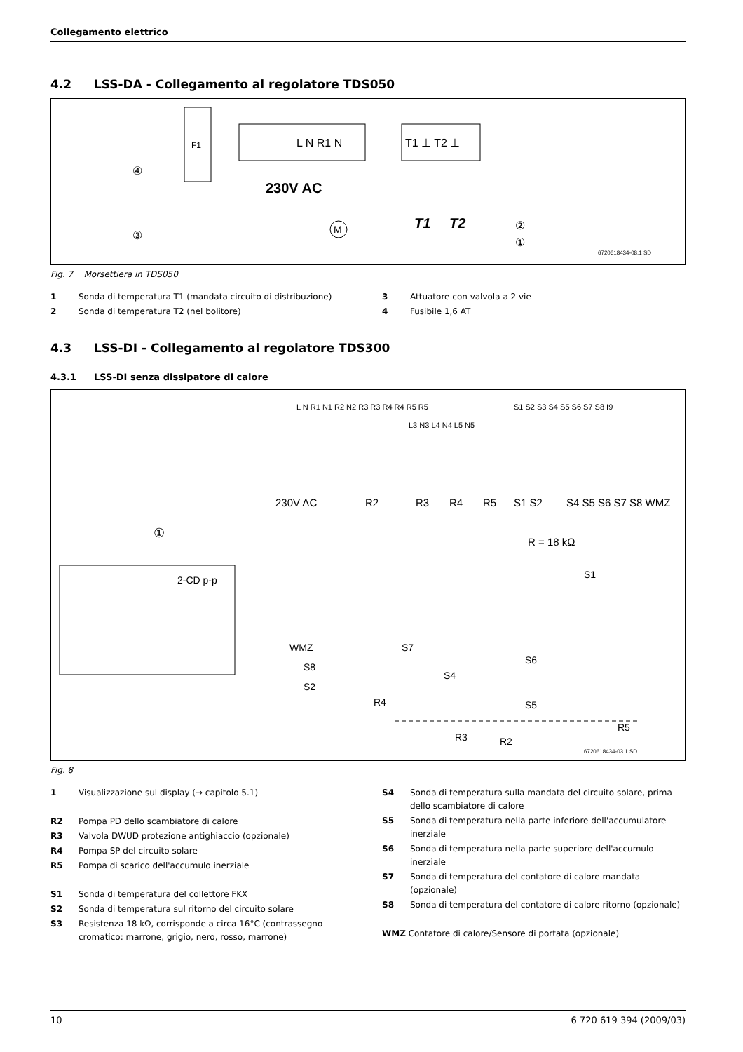Collegamento elettrico
4.2 LSS-DA - Collegamento al regolatore TDS050
F1
L N R1 N
T1 ⊥ T2 ⊥
230V AC
M
T1
T2
④
③
②
①
6720618434-08.1 SD
Fig. 7 Morsettiera in TDS050
1 Sonda di temperatura T1 (mandata circuito di distribuzione)
2 Sonda di temperatura T2 (nel bolitore)
3 Attuatore con valvola a 2 vie
4 Fusibile 1,6 AT
4.3 LSS-DI - Collegamento al regolatore TDS300
4.3.1 LSS-DI senza dissipatore di calore
L N R1 N1 R2 N2 R3 R3 R4 R4 R5 R5
S1 S2 S3 S4 S5 S6 S7 S8 I9
L3 N3 L4 N4 L5 N5
230V AC
R2
R3
R4
R5
S1 S2
S4 S5 S6 S7 S8 WMZ
R = 18 kΩ
①
2-CD p-p
S1
WMZ
S7
S8
S2
S4
S6
S5
R4
R3
R2
R5
6720618434-03.1 SD
Fig. 8
1 Visualizzazione sul display (→ capitolo 5.1)
R2 Pompa PD dello scambiatore di calore
R3 Valvola DWUD protezione antighiaccio (opzionale)
R4 Pompa SP del circuito solare
R5 Pompa di scarico dell'accumulo inerziale
S1 Sonda di temperatura del collettore FKX
S2 Sonda di temperatura sul ritorno del circuito solare
S3 Resistenza 18 kΩ, corrisponde a circa 16°C (contrassegno cromatico: marrone, grigio, nero, rosso, marrone)
S4 Sonda di temperatura sulla mandata del circuito solare, prima dello scambiatore di calore
S5 Sonda di temperatura nella parte inferiore dell'accumulatore inerziale
S6 Sonda di temperatura nella parte superiore dell'accumulo inerziale
S7 Sonda di temperatura del contatore di calore mandata (opzionale)
S8 Sonda di temperatura del contatore di calore ritorno (opzionale)
WMZ Contatore di calore/Sensore di portata (opzionale)
10 6 720 619 394 (2009/03)